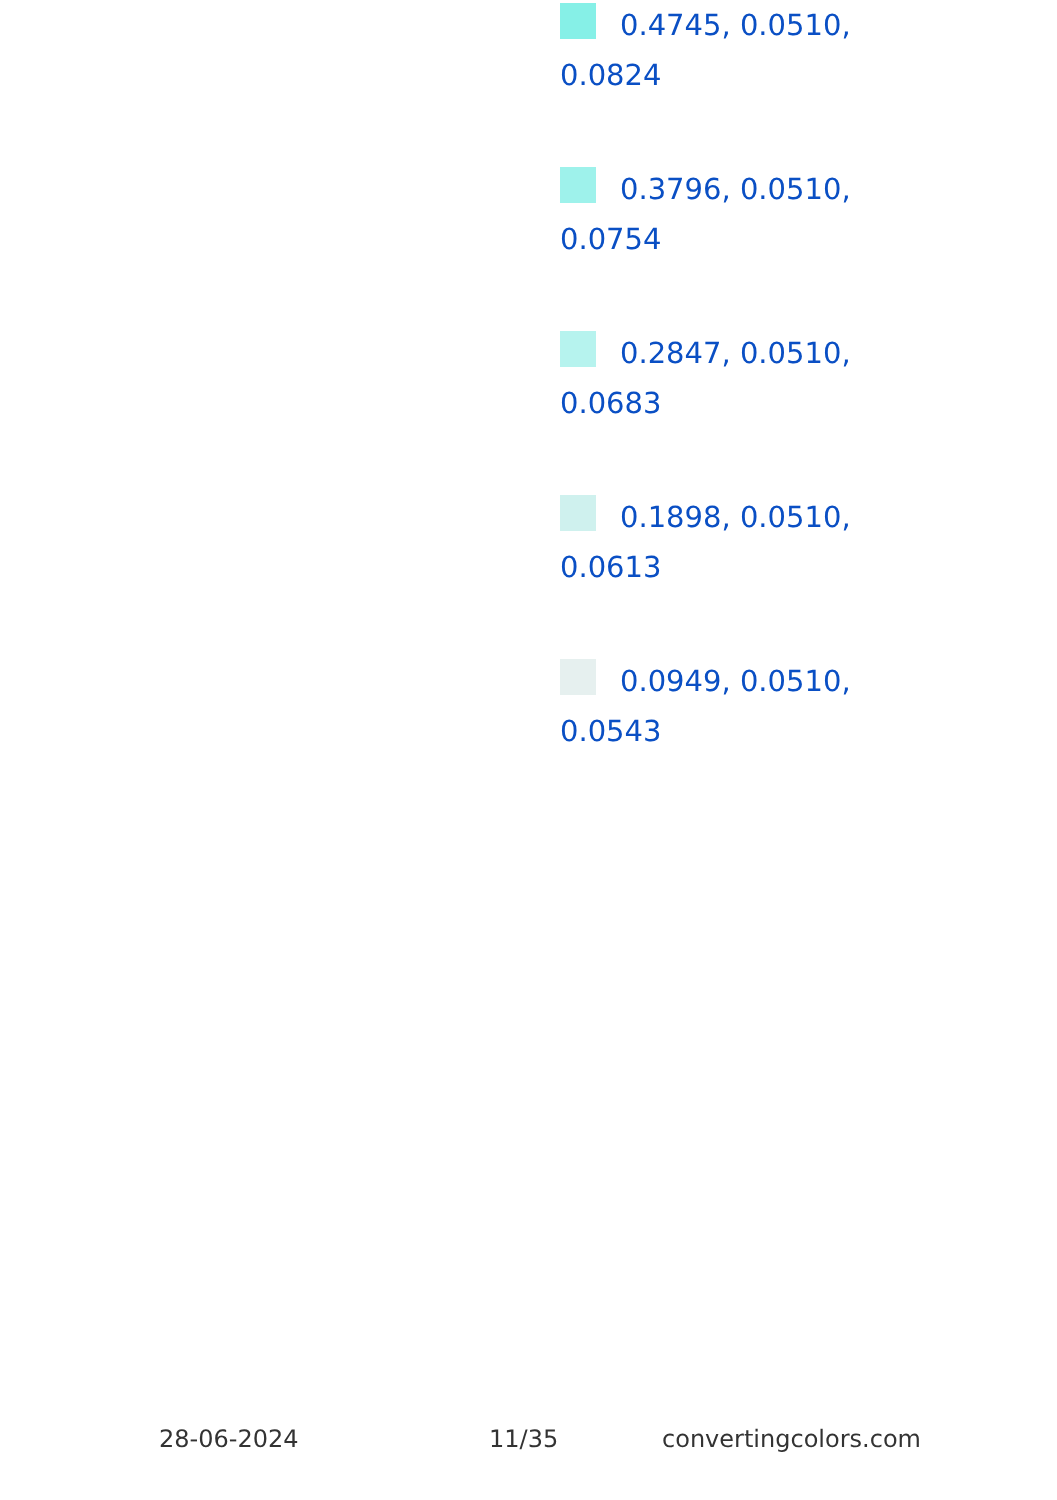0.4745, 0.0510, 0.0824
0.3796, 0.0510, 0.0754
0.2847, 0.0510, 0.0683
0.1898, 0.0510, 0.0613
0.0949, 0.0510, 0.0543
28-06-2024 11/35 convertingcolors.com